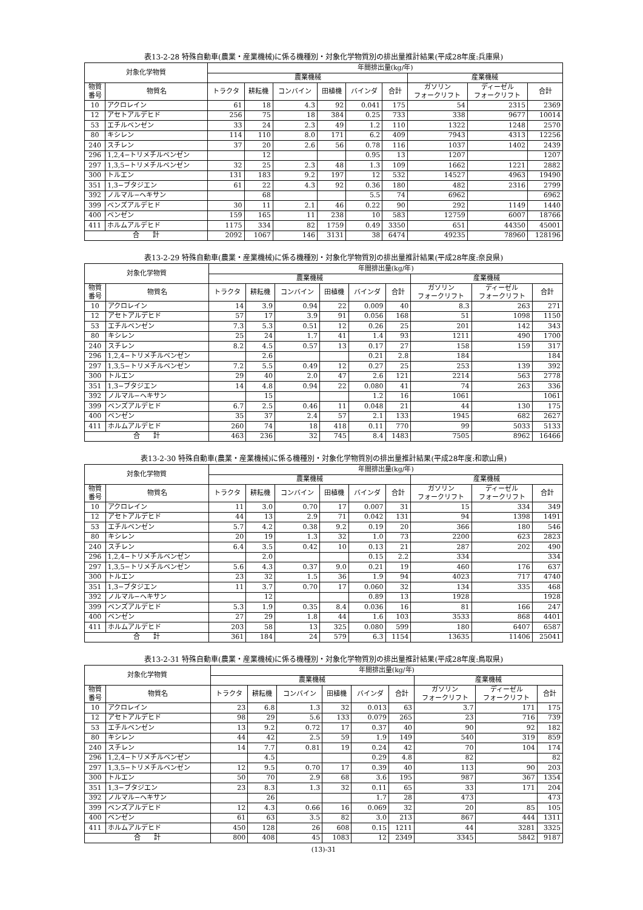表13-2-28 特殊自動車(農業・産業機械)に係る機種別・対象化学物質別の排出量推計結果(平成28年度:兵庫県)
| 対象化学物質 | | 年間排出量(kg/年) | | | | | | | | |
| --- | --- | --- | --- | --- | --- | --- | --- | --- | --- | --- |
| | | 農業機械 | | | | | | 産業機械 | | |
| 物質 番号 | 物質名 | トラクタ | 耕耘機 | コンバイン | 田植機 | バインダ | 合計 | ガソリン フォークリフト | ディーゼル フォークリフト | 合計 |
| 10 | アクロレイン | 61 | 18 | 4.3 | 92 | 0.041 | 175 | 54 | 2315 | 2369 |
| 12 | アセトアルデヒド | 256 | 75 | 18 | 384 | 0.25 | 733 | 338 | 9677 | 10014 |
| 53 | エチルベンゼン | 33 | 24 | 2.3 | 49 | 1.2 | 110 | 1322 | 1248 | 2570 |
| 80 | キシレン | 114 | 110 | 8.0 | 171 | 6.2 | 409 | 7943 | 4313 | 12256 |
| 240 | スチレン | 37 | 20 | 2.6 | 56 | 0.78 | 116 | 1037 | 1402 | 2439 |
| 296 | 1,2,4−トリメチルベンゼン | | 12 | | | 0.95 | 13 | 1207 | | 1207 |
| 297 | 1,3,5−トリメチルベンゼン | 32 | 25 | 2.3 | 48 | 1.3 | 109 | 1662 | 1221 | 2882 |
| 300 | トルエン | 131 | 183 | 9.2 | 197 | 12 | 532 | 14527 | 4963 | 19490 |
| 351 | 1,3−ブタジエン | 61 | 22 | 4.3 | 92 | 0.36 | 180 | 482 | 2316 | 2799 |
| 392 | ノルマル−ヘキサン | | 68 | | | 5.5 | 74 | 6962 | | 6962 |
| 399 | ベンズアルデヒド | 30 | 11 | 2.1 | 46 | 0.22 | 90 | 292 | 1149 | 1440 |
| 400 | ベンゼン | 159 | 165 | 11 | 238 | 10 | 583 | 12759 | 6007 | 18766 |
| 411 | ホルムアルデヒド | 1175 | 334 | 82 | 1759 | 0.49 | 3350 | 651 | 44350 | 45001 |
| 合 計 | | 2092 | 1067 | 146 | 3131 | 38 | 6474 | 49235 | 78960 | 128196 |
表13-2-29 特殊自動車(農業・産業機械)に係る機種別・対象化学物質別の排出量推計結果(平成28年度:奈良県)
| 対象化学物質 | | 年間排出量(kg/年) | | | | | | | | |
| --- | --- | --- | --- | --- | --- | --- | --- | --- | --- | --- |
| | | 農業機械 | | | | | | 産業機械 | | |
| 物質 番号 | 物質名 | トラクタ | 耕耘機 | コンバイン | 田植機 | バインダ | 合計 | ガソリン フォークリフト | ディーゼル フォークリフト | 合計 |
| 10 | アクロレイン | 14 | 3.9 | 0.94 | 22 | 0.009 | 40 | 8.3 | 263 | 271 |
| 12 | アセトアルデヒド | 57 | 17 | 3.9 | 91 | 0.056 | 168 | 51 | 1098 | 1150 |
| 53 | エチルベンゼン | 7.3 | 5.3 | 0.51 | 12 | 0.26 | 25 | 201 | 142 | 343 |
| 80 | キシレン | 25 | 24 | 1.7 | 41 | 1.4 | 93 | 1211 | 490 | 1700 |
| 240 | スチレン | 8.2 | 4.5 | 0.57 | 13 | 0.17 | 27 | 158 | 159 | 317 |
| 296 | 1,2,4−トリメチルベンゼン | | 2.6 | | | 0.21 | 2.8 | 184 | | 184 |
| 297 | 1,3,5−トリメチルベンゼン | 7.2 | 5.5 | 0.49 | 12 | 0.27 | 25 | 253 | 139 | 392 |
| 300 | トルエン | 29 | 40 | 2.0 | 47 | 2.6 | 121 | 2214 | 563 | 2778 |
| 351 | 1,3−ブタジエン | 14 | 4.8 | 0.94 | 22 | 0.080 | 41 | 74 | 263 | 336 |
| 392 | ノルマル−ヘキサン | | 15 | | | 1.2 | 16 | 1061 | | 1061 |
| 399 | ベンズアルデヒド | 6.7 | 2.5 | 0.46 | 11 | 0.048 | 21 | 44 | 130 | 175 |
| 400 | ベンゼン | 35 | 37 | 2.4 | 57 | 2.1 | 133 | 1945 | 682 | 2627 |
| 411 | ホルムアルデヒド | 260 | 74 | 18 | 418 | 0.11 | 770 | 99 | 5033 | 5133 |
| 合 計 | | 463 | 236 | 32 | 745 | 8.4 | 1483 | 7505 | 8962 | 16466 |
表13-2-30 特殊自動車(農業・産業機械)に係る機種別・対象化学物質別の排出量推計結果(平成28年度:和歌山県)
| 対象化学物質 | | 年間排出量(kg/年) | | | | | | | | |
| --- | --- | --- | --- | --- | --- | --- | --- | --- | --- | --- |
| | | 農業機械 | | | | | | 産業機械 | | |
| 物質 番号 | 物質名 | トラクタ | 耕耘機 | コンバイン | 田植機 | バインダ | 合計 | ガソリン フォークリフト | ディーゼル フォークリフト | 合計 |
| 10 | アクロレイン | 11 | 3.0 | 0.70 | 17 | 0.007 | 31 | 15 | 334 | 349 |
| 12 | アセトアルデヒド | 44 | 13 | 2.9 | 71 | 0.042 | 131 | 94 | 1398 | 1491 |
| 53 | エチルベンゼン | 5.7 | 4.2 | 0.38 | 9.2 | 0.19 | 20 | 366 | 180 | 546 |
| 80 | キシレン | 20 | 19 | 1.3 | 32 | 1.0 | 73 | 2200 | 623 | 2823 |
| 240 | スチレン | 6.4 | 3.5 | 0.42 | 10 | 0.13 | 21 | 287 | 202 | 490 |
| 296 | 1,2,4−トリメチルベンゼン | | 2.0 | | | 0.15 | 2.2 | 334 | | 334 |
| 297 | 1,3,5−トリメチルベンゼン | 5.6 | 4.3 | 0.37 | 9.0 | 0.21 | 19 | 460 | 176 | 637 |
| 300 | トルエン | 23 | 32 | 1.5 | 36 | 1.9 | 94 | 4023 | 717 | 4740 |
| 351 | 1,3−ブタジエン | 11 | 3.7 | 0.70 | 17 | 0.060 | 32 | 134 | 335 | 468 |
| 392 | ノルマル−ヘキサン | | 12 | | | 0.89 | 13 | 1928 | | 1928 |
| 399 | ベンズアルデヒド | 5.3 | 1.9 | 0.35 | 8.4 | 0.036 | 16 | 81 | 166 | 247 |
| 400 | ベンゼン | 27 | 29 | 1.8 | 44 | 1.6 | 103 | 3533 | 868 | 4401 |
| 411 | ホルムアルデヒド | 203 | 58 | 13 | 325 | 0.080 | 599 | 180 | 6407 | 6587 |
| 合 計 | | 361 | 184 | 24 | 579 | 6.3 | 1154 | 13635 | 11406 | 25041 |
表13-2-31 特殊自動車(農業・産業機械)に係る機種別・対象化学物質別の排出量推計結果(平成28年度:鳥取県)
| 対象化学物質 | | 年間排出量(kg/年) | | | | | | | | |
| --- | --- | --- | --- | --- | --- | --- | --- | --- | --- | --- |
| | | 農業機械 | | | | | | 産業機械 | | |
| 物質 番号 | 物質名 | トラクタ | 耕耘機 | コンバイン | 田植機 | バインダ | 合計 | ガソリン フォークリフト | ディーゼル フォークリフト | 合計 |
| 10 | アクロレイン | 23 | 6.8 | 1.3 | 32 | 0.013 | 63 | 3.7 | 171 | 175 |
| 12 | アセトアルデヒド | 98 | 29 | 5.6 | 133 | 0.079 | 265 | 23 | 716 | 739 |
| 53 | エチルベンゼン | 13 | 9.2 | 0.72 | 17 | 0.37 | 40 | 90 | 92 | 182 |
| 80 | キシレン | 44 | 42 | 2.5 | 59 | 1.9 | 149 | 540 | 319 | 859 |
| 240 | スチレン | 14 | 7.7 | 0.81 | 19 | 0.24 | 42 | 70 | 104 | 174 |
| 296 | 1,2,4−トリメチルベンゼン | | 4.5 | | | 0.29 | 4.8 | 82 | | 82 |
| 297 | 1,3,5−トリメチルベンゼン | 12 | 9.5 | 0.70 | 17 | 0.39 | 40 | 113 | 90 | 203 |
| 300 | トルエン | 50 | 70 | 2.9 | 68 | 3.6 | 195 | 987 | 367 | 1354 |
| 351 | 1,3−ブタジエン | 23 | 8.3 | 1.3 | 32 | 0.11 | 65 | 33 | 171 | 204 |
| 392 | ノルマル−ヘキサン | | 26 | | | 1.7 | 28 | 473 | | 473 |
| 399 | ベンズアルデヒド | 12 | 4.3 | 0.66 | 16 | 0.069 | 32 | 20 | 85 | 105 |
| 400 | ベンゼン | 61 | 63 | 3.5 | 82 | 3.0 | 213 | 867 | 444 | 1311 |
| 411 | ホルムアルデヒド | 450 | 128 | 26 | 608 | 0.15 | 1211 | 44 | 3281 | 3325 |
| 合 計 | | 800 | 408 | 45 | 1083 | 12 | 2349 | 3345 | 5842 | 9187 |
(13)-31